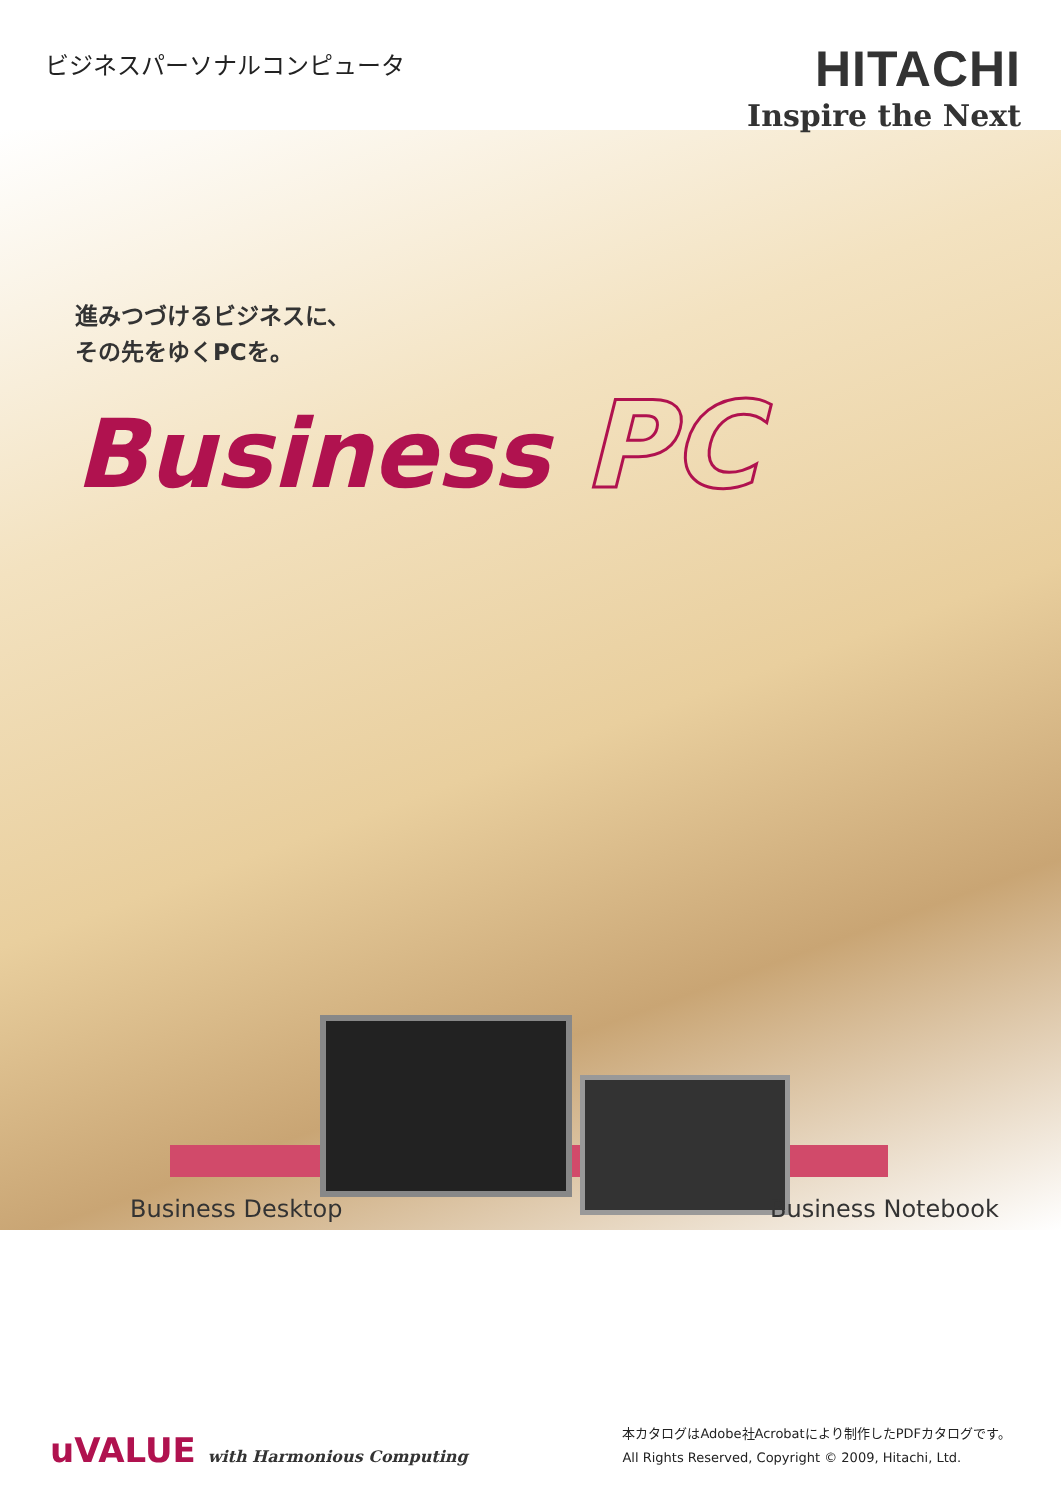ビジネスパーソナルコンピュータ
HITACHI
Inspire the Next
進みつづけるビジネスに、
その先をゆくPCを。
Business PC
Business Desktop Business Notebook
uVALUE with Harmonious Computing
本カタログはAdobe社Acrobatにより制作したPDFカタログです。
All Rights Reserved, Copyright © 2009, Hitachi, Ltd.